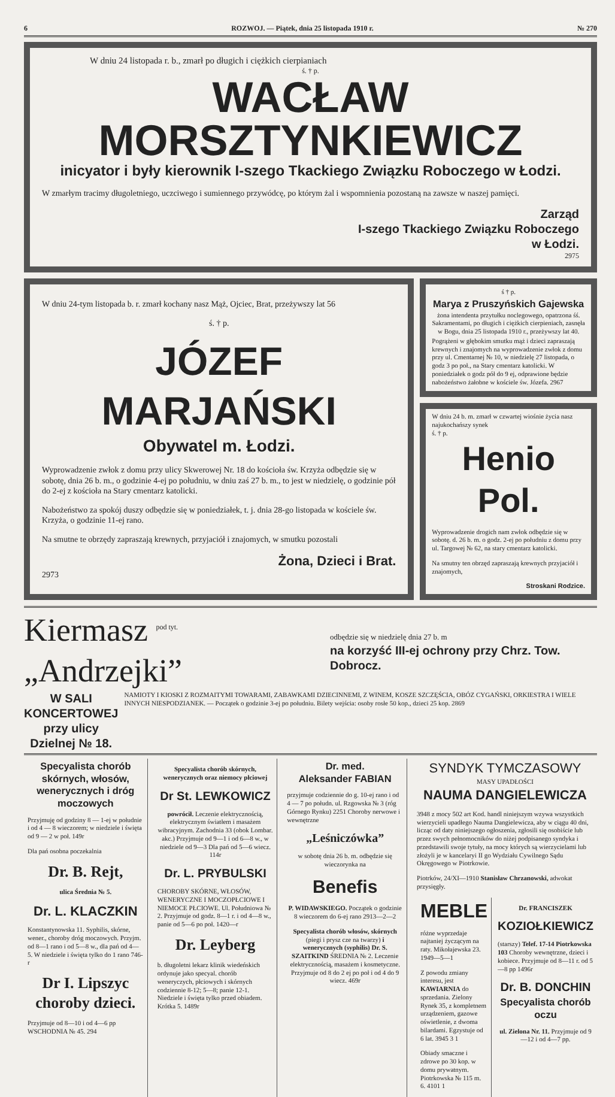6 ROZWOJ. — Piątek, dnia 25 listopada 1910 r. № 270
W dniu 24 listopada r. b., zmarł po długich i ciężkich cierpianiach
ś. † p.
WACŁAW MORSZTYNKIEWICZ
inicyator i były kierownik I-szego Tkackiego Związku Roboczego w Łodzi.
W zmarłym tracimy długoletniego, uczciwego i sumiennego przywódcę, po którym żal i wspomnienia pozostaną na zawsze w naszej pamięci.
Zarząd
I-szego Tkackiego Związku Roboczego
w Łodzi.
2975
W dniu 24-tym listopada b. r. zmarł kochany nasz Mąż, Ojciec, Brat, przeżywszy lat 56
ś. † p.
JÓZEF MARJAŃSKI
Obywatel m. Łodzi.
Wyprowadzenie zwłok z domu przy ulicy Skwerowej Nr. 18 do kościoła św. Krzyża odbędzie się w sobotę, dnia 26 b. m., o godzinie 4-ej po południu, w dniu zaś 27 b. m., to jest w niedzielę, o godzinie pół do 2-ej z kościoła na Stary cmentarz katolicki.
Nabożeństwo za spokój duszy odbędzie się w poniedziałek, t. j. dnia 28-go listopada w kościele św. Krzyża, o godzinie 11-ej rano.
Na smutne te obrzędy zapraszają krewnych, przyjaciół i znajomych, w smutku pozostali
Żona, Dzieci i Brat.
2973
ś † p.
Marya z Pruszyńskich Gajewska
żona intendenta przytułku noclegowego, opatrzona śś. Sakramentami, po długich i ciężkich cierpieniach, zasnęła w Bogu, dnia 25 listopada 1910 r., przeżywszy lat 40.
Pogrążeni w głębokim smutku mąż i dzieci zapraszają krewnych i znajomych na wyprowadzenie zwłok z domu przy ul. Cmentarnej № 10, w niedzielę 27 listopada, o godz 3 po poł., na Stary cmentarz katolicki. W poniedziałek o godz pół do 9 ej, odprawione będzie nabożeństwo żałobne w kościele św. Józefa. 2967
W dniu 24 b. m. zmarł w czwartej wiośnie życia nasz najukochańszy synek
ś. † p.
Henio Pol.
Wyprowadzenie drogich nam zwłok odbędzie się w sobotę. d. 26 b. m. o godz. 2-ej po południu z domu przy ul. Targowej № 62, na stary cmentarz katolicki.
Na smutny ten obrzęd zapraszają krewnych przyjaciół i znajomych,
Stroskani Rodzice.
Kiermasz <sup>pod tyt.</sup> „Andrzejki” odbędzie się w niedzielę dnia 27 b. m
na korzyść III-ej ochrony przy Chrz. Tow. Dobrocz.
W SALI KONCERTOWEJ
przy ulicy Dzielnej № 18.
NAMIOTY I KIOSKI Z ROZMAITYMI TOWARAMI, ZABAWKAMI DZIECINNEMI, Z WINEM, KOSZE SZCZĘŚCIA, OBÓZ CYGAŃSKI, ORKIESTRA I WIELE INNYCH NIESPODZIANEK. — Początek o godzinie 3-ej po południu. Bilety wejścia: osoby rosłe 50 kop., dzieci 25 kop. 2869
Specyalista chorób skórnych, włosów, wenerycznych i dróg moczowych
Przyjmuję od godziny 8 — 1-ej w południe i od 4 — 8 wieczorem; w niedziele i święta od 9 — 2 w poł. 149r
Dla pań osobna poczekalnia
Dr. B. Rejt,
ulica Średnia № 5.
Dr. L. KLACZKIN
Konstantynowska 11. Syphilis, skórne, wener., choroby dróg moczowych. Przyjm. od 8—1 rano i od 5—8 w., dla pań od 4—5. W niedziele i święta tylko do 1 rano 746-r
Dr I. Lipszyc
choroby dzieci.
Przyjmuje od 8—10 i od 4—6 pp WSCHODNIA № 45. 294
Specyalista chorób skórnych, wenerycznych oraz niemocy płciowej
Dr St. LEWKOWICZ
powrócił. Leczenie elektrycznością, elektrycznym światłem i masażem wibracyjnym. Zachodnia 33 (obok Lombar. akc.) Przyjmuje od 9—1 i od 6—8 w., w niedziele od 9—3 Dla pań od 5—6 wiecz. 114r
Dr. L. PRYBULSKI
CHOROBY SKÓRNE, WŁOSÓW, WENERYCZNE I MOCZOPŁCIOWE I NIEMOCE PŁCIOWE. Ul. Południowa № 2. Przyjmuje od godz. 8—1 r. i od 4—8 w., panie od 5—6 po poł. 1420—r
Dr. Leyberg
b. długoletni lekarz klinik wiedeńskich ordynuje jako specyal. chorób weneryczych, płciowych i skórnych codziennie 8-12; 5—8; panie 12-1. Niedziele i święta tylko przed obiadem. Krótka 5. 1489r
Dr. med.
Aleksander FABIAN
przyjmuje codziennie do g. 10-ej rano i od 4 — 7 po połudn. ul. Rzgowska № 3 (róg Górnego Rynku) 2251 Choroby nerwowe i wewnętrzne
„Leśniczówka”
w sobotę dnia 26 b. m. odbędzie się wieczorynka na
Benefis
P. WIDAWSKIEGO. Początek o godzinie 8 wieczorem do 6-ej rano 2913—2—2
Specyalista chorób włosów, skórnych (piegi i prysz cze na twarzy) i wenerycznych (syphilis) Dr. S. SZAITKIND ŚREDNIA № 2. Leczenie elektrycznością, masażem i kosmetyczne. Przyjmuje od 8 do 2 ej po poł i od 4 do 9 wiecz. 469r
SYNDYK TYMCZASOWY
MASY UPADŁOŚCI
NAUMA DANGIELEWICZA
3948 z mocy 502 art Kod. handl niniejszym wzywa wszystkich wierzycieli upadłego Nauma Dangielewicza, aby w ciągu 40 dni, licząc od daty niniejszego ogłoszenia, zgłosili się osobiście lub przez swych pełnomocników do niżej podpisanego syndyka i przedstawili swoje tytuły, na mocy których są wierzycielami lub złożyli je w kancelaryi II go Wydziału Cywilnego Sądu Okręgowego w Piotrkowie.
Piotrków, 24/XI—1910 Stanisław Chrzanowski, adwokat przysięgły.
MEBLE
różne wyprzedaje najtaniej życzącym na raty. Mikołajewska 23. 1949—5—1
Z powodu zmiany interesu, jest KAWIARNIA do sprzedania. Zielony Rynek 35, z kompletnem urządzeniem, gazowe oświetlenie, z dwoma bilardami. Egzystuje od 6 lat. 3945 3 1
Obiady smaczne i zdrowe po 30 kop. w domu prywatnym. Piotrkowska № 115 m. 6. 4101 1
Dr. FRANCISZEK
KOZIOŁKIEWICZ
(starszy) Telef. 17-14 Piotrkowska 103 Choroby wewnętrzne, dzieci i kobiece. Przyjmuje od 8—11 r. od 5—8 pp 1496r
Dr. B. DONCHIN
Specyalista chorób oczu
ul. Zielona Nr. 11. Przyjmuje od 9—12 i od 4—7 pp.